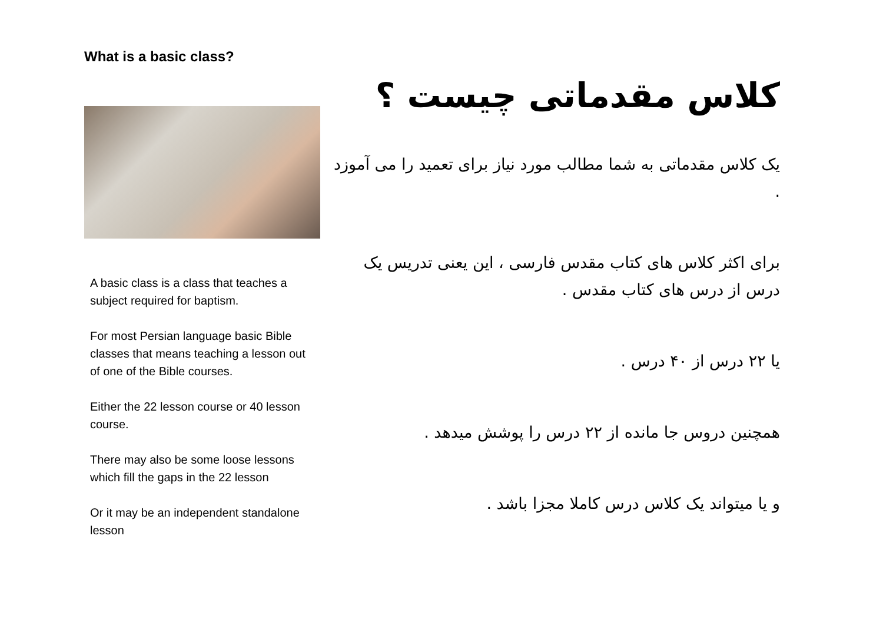What is a basic class?
A basic class is a class that teaches a subject required for baptism.
For most Persian language basic Bible classes that means teaching a lesson out of one of the Bible courses.
Either the 22 lesson course or 40 lesson course.
There may also be some loose lessons which fill the gaps in the 22 lesson
Or it may be an independent standalone lesson
کلاس مقدماتی چیست ؟
یک کلاس مقدماتی به شما مطالب مورد نیاز برای تعمید را می آموزد .
برای اکثر کلاس های کتاب مقدس فارسی ، این یعنی تدریس یک درس از درس های کتاب مقدس .
یا ۲۲ درس از ۴۰ درس .
همچنین دروس جا مانده از ۲۲ درس را پوشش میدهد .
و یا میتواند یک کلاس درس کاملا مجزا باشد .